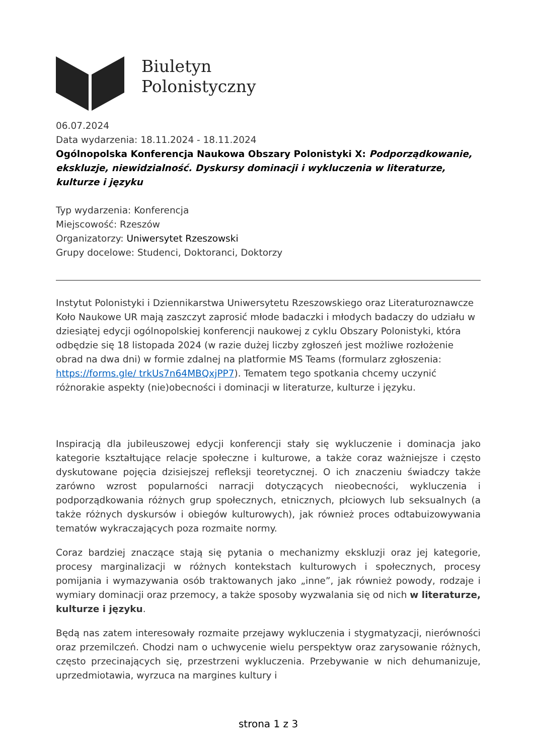Biuletyn
Polonistyczny
06.07.2024
Data wydarzenia: 18.11.2024 - 18.11.2024
Ogólnopolska Konferencja Naukowa Obszary Polonistyki X: Podporządkowanie, ekskluzje, niewidzialność. Dyskursy dominacji i wykluczenia w literaturze, kulturze i języku
Typ wydarzenia: Konferencja
Miejscowość: Rzeszów
Organizatorzy: Uniwersytet Rzeszowski
Grupy docelowe: Studenci, Doktoranci, Doktorzy
Instytut Polonistyki i Dziennikarstwa Uniwersytetu Rzeszowskiego oraz Literaturoznawcze Koło Naukowe UR mają zaszczyt zaprosić młode badaczki i młodych badaczy do udziału w dziesiątej edycji ogólnopolskiej konferencji naukowej z cyklu Obszary Polonistyki, która odbędzie się 18 listopada 2024 (w razie dużej liczby zgłoszeń jest możliwe rozłożenie obrad na dwa dni) w formie zdalnej na platformie MS Teams (formularz zgłoszenia: https://forms.gle/ trkUs7n64MBQxjPP7). Tematem tego spotkania chcemy uczynić różnorakie aspekty (nie)obecności i dominacji w literaturze, kulturze i języku.
Inspiracją dla jubileuszowej edycji konferencji stały się wykluczenie i dominacja jako kategorie kształtujące relacje społeczne i kulturowe, a także coraz ważniejsze i często dyskutowane pojęcia dzisiejszej refleksji teoretycznej. O ich znaczeniu świadczy także zarówno wzrost popularności narracji dotyczących nieobecności, wykluczenia i podporządkowania różnych grup społecznych, etnicznych, płciowych lub seksualnych (a także różnych dyskursów i obiegów kulturowych), jak również proces odtabuizowywania tematów wykraczających poza rozmaite normy.
Coraz bardziej znaczące stają się pytania o mechanizmy ekskluzji oraz jej kategorie, procesy marginalizacji w różnych kontekstach kulturowych i społecznych, procesy pomijania i wymazywania osób traktowanych jako „inne”, jak również powody, rodzaje i wymiary dominacji oraz przemocy, a także sposoby wyzwalania się od nich w literaturze, kulturze i języku.
Będą nas zatem interesowały rozmaite przejawy wykluczenia i stygmatyzacji, nierówności oraz przemilczeń. Chodzi nam o uchwycenie wielu perspektyw oraz zarysowanie różnych, często przecinających się, przestrzeni wykluczenia. Przebywanie w nich dehumanizuje, uprzedmiotawia, wyrzuca na margines kultury i
strona 1 z 3